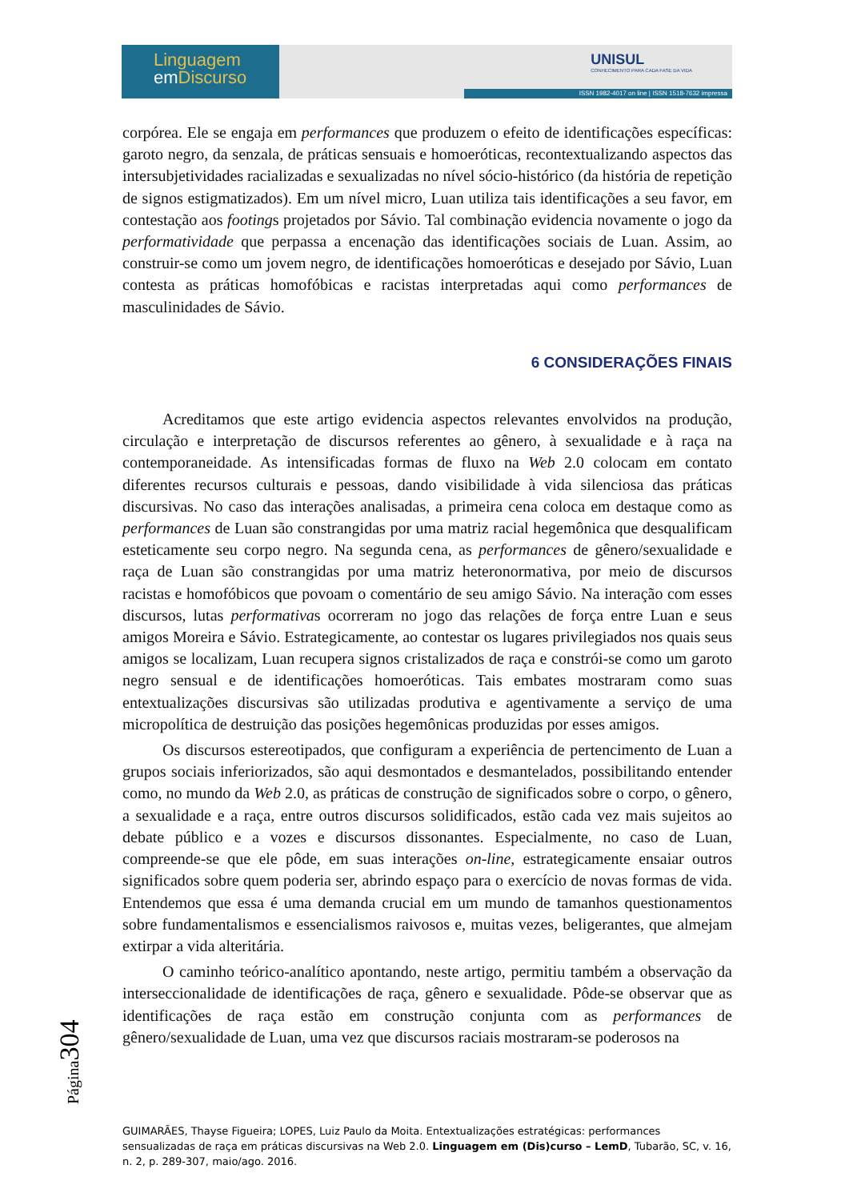Linguagem
em Discurso
UNISUL
CONHECIMENTO PARA CADA FASE DA VIDA
ISSN 1982-4017 on line | ISSN 1518-7632 impressa
corpórea. Ele se engaja em performances que produzem o efeito de identificações específicas: garoto negro, da senzala, de práticas sensuais e homoeróticas, recontextualizando aspectos das intersubjetividades racializadas e sexualizadas no nível sócio-histórico (da história de repetição de signos estigmatizados). Em um nível micro, Luan utiliza tais identificações a seu favor, em contestação aos footings projetados por Sávio. Tal combinação evidencia novamente o jogo da performatividade que perpassa a encenação das identificações sociais de Luan. Assim, ao construir-se como um jovem negro, de identificações homoeróticas e desejado por Sávio, Luan contesta as práticas homofóbicas e racistas interpretadas aqui como performances de masculinidades de Sávio.
6 CONSIDERAÇÕES FINAIS
Acreditamos que este artigo evidencia aspectos relevantes envolvidos na produção, circulação e interpretação de discursos referentes ao gênero, à sexualidade e à raça na contemporaneidade. As intensificadas formas de fluxo na Web 2.0 colocam em contato diferentes recursos culturais e pessoas, dando visibilidade à vida silenciosa das práticas discursivas. No caso das interações analisadas, a primeira cena coloca em destaque como as performances de Luan são constrangidas por uma matriz racial hegemônica que desqualificam esteticamente seu corpo negro. Na segunda cena, as performances de gênero/sexualidade e raça de Luan são constrangidas por uma matriz heteronormativa, por meio de discursos racistas e homofóbicos que povoam o comentário de seu amigo Sávio. Na interação com esses discursos, lutas performativas ocorreram no jogo das relações de força entre Luan e seus amigos Moreira e Sávio. Estrategicamente, ao contestar os lugares privilegiados nos quais seus amigos se localizam, Luan recupera signos cristalizados de raça e constrói-se como um garoto negro sensual e de identificações homoeróticas. Tais embates mostraram como suas entextualizações discursivas são utilizadas produtiva e agentivamente a serviço de uma micropolítica de destruição das posições hegemônicas produzidas por esses amigos.
Os discursos estereotipados, que configuram a experiência de pertencimento de Luan a grupos sociais inferiorizados, são aqui desmontados e desmantelados, possibilitando entender como, no mundo da Web 2.0, as práticas de construção de significados sobre o corpo, o gênero, a sexualidade e a raça, entre outros discursos solidificados, estão cada vez mais sujeitos ao debate público e a vozes e discursos dissonantes. Especialmente, no caso de Luan, compreende-se que ele pôde, em suas interações on-line, estrategicamente ensaiar outros significados sobre quem poderia ser, abrindo espaço para o exercício de novas formas de vida. Entendemos que essa é uma demanda crucial em um mundo de tamanhos questionamentos sobre fundamentalismos e essencialismos raivosos e, muitas vezes, beligerantes, que almejam extirpar a vida alteritária.
O caminho teórico-analítico apontando, neste artigo, permitiu também a observação da interseccionalidade de identificações de raça, gênero e sexualidade. Pôde-se observar que as identificações de raça estão em construção conjunta com as performances de gênero/sexualidade de Luan, uma vez que discursos raciais mostraram-se poderosos na
Página304
GUIMARÃES, Thayse Figueira; LOPES, Luiz Paulo da Moita. Entextualizações estratégicas: performances sensualizadas de raça em práticas discursivas na Web 2.0. Linguagem em (Dis)curso – LemD, Tubarão, SC, v. 16, n. 2, p. 289-307, maio/ago. 2016.